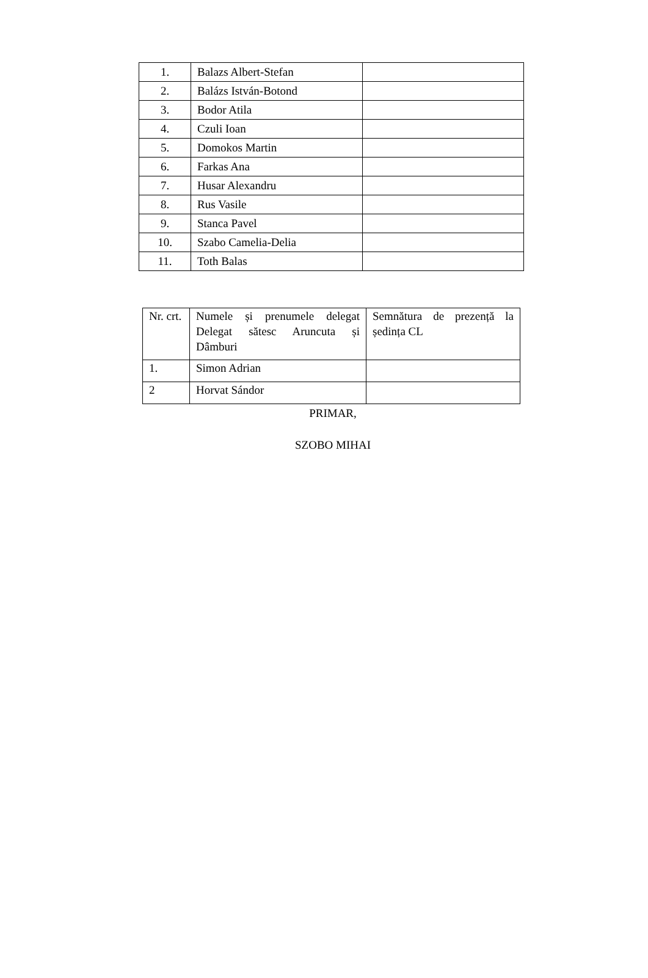| 1. | Balazs Albert-Stefan | |
| 2. | Balázs István-Botond | |
| 3. | Bodor Atila | |
| 4. | Czuli Ioan | |
| 5. | Domokos Martin | |
| 6. | Farkas Ana | |
| 7. | Husar Alexandru | |
| 8. | Rus Vasile | |
| 9. | Stanca Pavel | |
| 10. | Szabo Camelia-Delia | |
| 11. | Toth Balas | |
| Nr. crt. | Numele și prenumele delegat Delegat sătesc Aruncuta și Dâmburi | Semnătura de prezență la ședința CL |
| 1. | Simon Adrian | |
| 2 | Horvat Sándor | |
PRIMAR,
SZOBO MIHAI